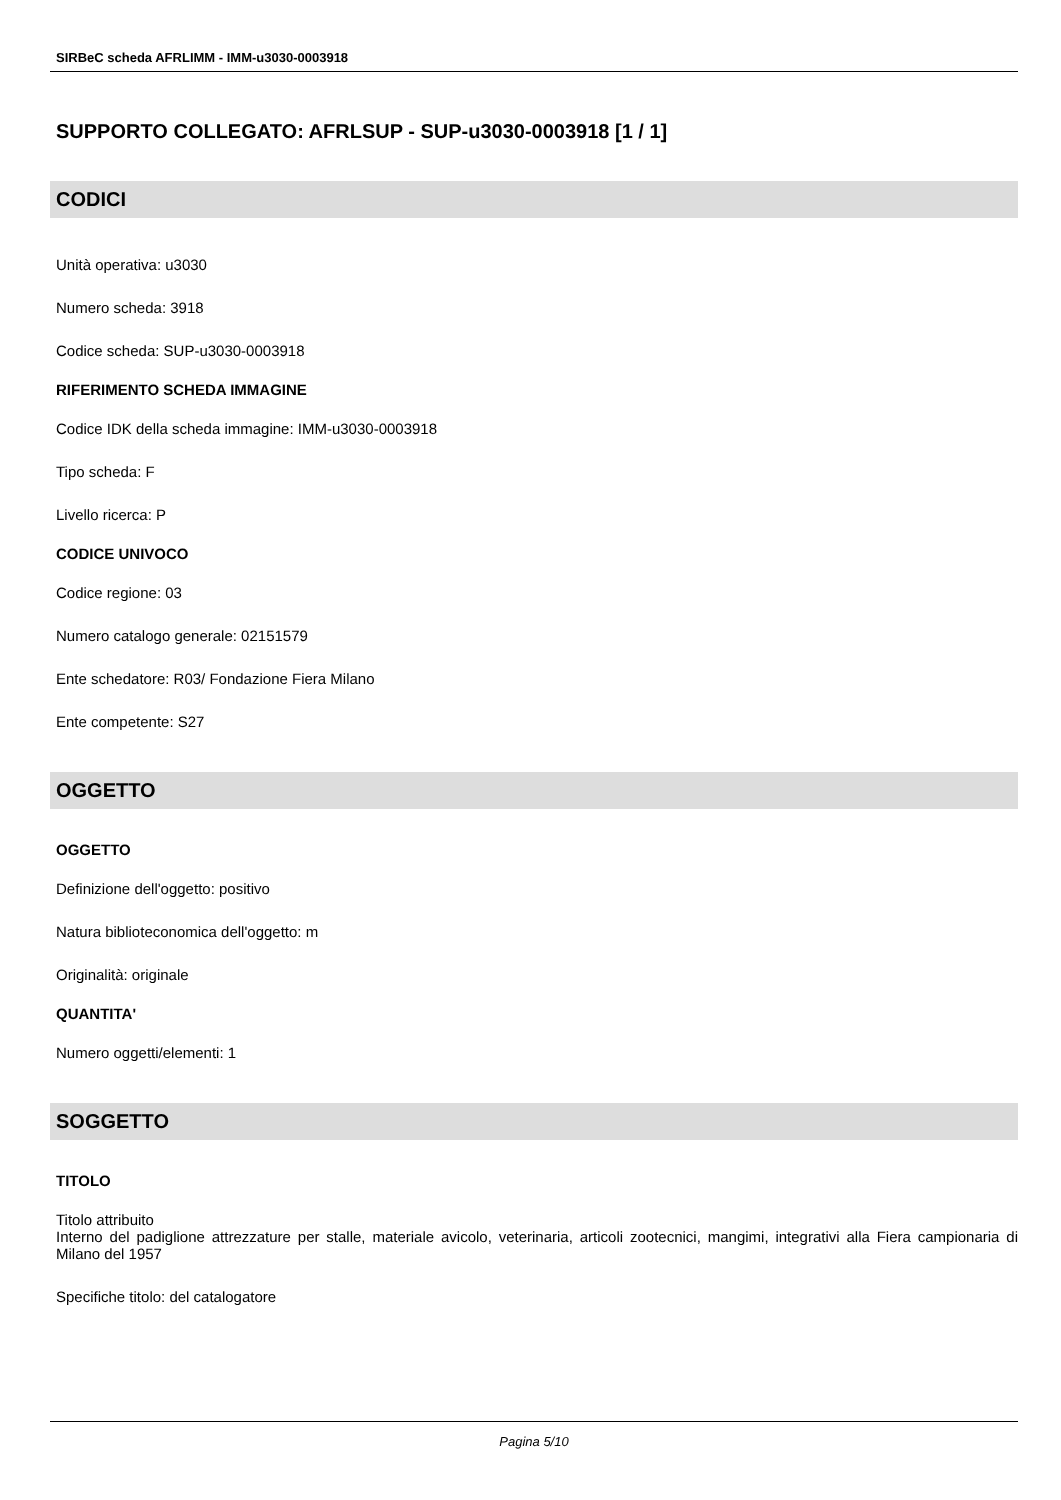SIRBeC scheda AFRLIMM - IMM-u3030-0003918
SUPPORTO COLLEGATO: AFRLSUP - SUP-u3030-0003918 [1 / 1]
CODICI
Unità operativa: u3030
Numero scheda: 3918
Codice scheda: SUP-u3030-0003918
RIFERIMENTO SCHEDA IMMAGINE
Codice IDK della scheda immagine: IMM-u3030-0003918
Tipo scheda: F
Livello ricerca: P
CODICE UNIVOCO
Codice regione: 03
Numero catalogo generale: 02151579
Ente schedatore: R03/ Fondazione Fiera Milano
Ente competente: S27
OGGETTO
OGGETTO
Definizione dell'oggetto: positivo
Natura biblioteconomica dell'oggetto: m
Originalità: originale
QUANTITA'
Numero oggetti/elementi: 1
SOGGETTO
TITOLO
Titolo attribuito
Interno del padiglione attrezzature per stalle, materiale avicolo, veterinaria, articoli zootecnici, mangimi, integrativi alla Fiera campionaria di Milano del 1957
Specifiche titolo: del catalogatore
Pagina 5/10